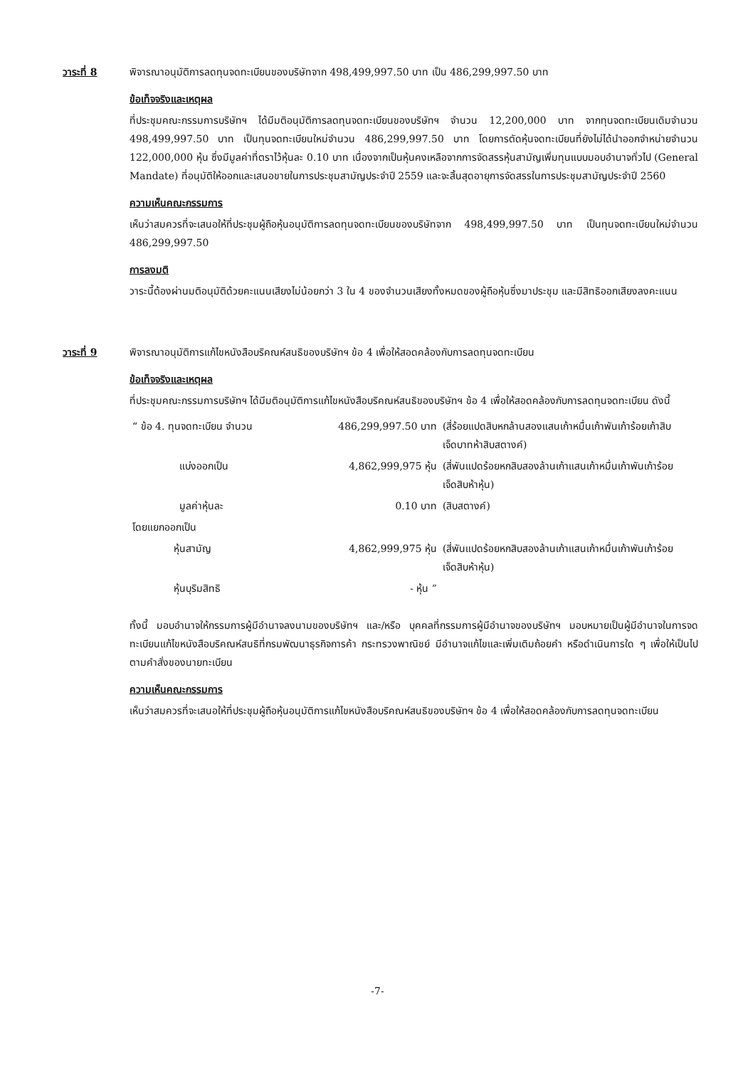วาระที่ 8 พิจารณาอนุมัติการลดทุนจดทะเบียนของบริษัทจาก 498,499,997.50 บาท เป็น 486,299,997.50 บาท
ข้อเท็จจริงและเหตุผล
ที่ประชุมคณะกรรมการบริษัทฯ ได้มีมติอนุมัติการลดทุนจดทะเบียนของบริษัทฯ จำนวน 12,200,000 บาท จากทุนจดทะเบียนเดิมจำนวน 498,499,997.50 บาท เป็นทุนจดทะเบียนใหม่จำนวน 486,299,997.50 บาท โดยการตัดหุ้นจดทะเบียนที่ยังไม่ได้นำออกจำหน่ายจำนวน 122,000,000 หุ้น ซึ่งมีมูลค่าที่ตราไว้หุ้นละ 0.10 บาท เนื่องจากเป็นหุ้นคงเหลือจากการจัดสรรหุ้นสามัญเพิ่มทุนแบบมอบอำนาจทั่วไป (General Mandate) ที่อนุมัติให้ออกและเสนอขายในการประชุมสามัญประจำปี 2559 และจะสิ้นสุดอายุการจัดสรรในการประชุมสามัญประจำปี 2560
ความเห็นคณะกรรมการ
เห็นว่าสมควรที่จะเสนอให้ที่ประชุมผู้ถือหุ้นอนุมัติการลดทุนจดทะเบียนของบริษัทจาก 498,499,997.50 บาท เป็นทุนจดทะเบียนใหม่จำนวน 486,299,997.50
การลงมติ
วาระนี้ต้องผ่านมติอนุมัติด้วยคะแนนเสียงไม่น้อยกว่า 3 ใน 4 ของจำนวนเสียงทั้งหมดของผู้ถือหุ้นซึ่งมาประชุม และมีสิทธิออกเสียงลงคะแนน
วาระที่ 9 พิจารณาอนุมัติการแก้ไขหนังสือบริคณห์สนธิของบริษัทฯ ข้อ 4 เพื่อให้สอดคล้องกับการลดทุนจดทะเบียน
ข้อเท็จจริงและเหตุผล
ที่ประชุมคณะกรรมการบริษัทฯ ได้มีมติอนุมัติการแก้ไขหนังสือบริคณห์สนธิของบริษัทฯ ข้อ 4 เพื่อให้สอดคล้องกับการลดทุนจดทะเบียน ดังนี้
| “ ข้อ 4. ทุนจดทะเบียน จำนวน | 486,299,997.50 บาท | (สี่ร้อยแปดสิบหกล้านสองแสนเก้าหมื่นเก้าพันเก้าร้อยเก้าสิบเจ็ดบาทห้าสิบสตางค์) |
| แบ่งออกเป็น | 4,862,999,975 หุ้น | (สี่พันแปดร้อยหกสิบสองล้านเก้าแสนเก้าหมื่นเก้าพันเก้าร้อยเจ็ดสิบห้าหุ้น) |
| มูลค่าหุ้นละ | 0.10 บาท | (สิบสตางค์) |
| โดยแยกออกเป็น | | |
| หุ้นสามัญ | 4,862,999,975 หุ้น | (สี่พันแปดร้อยหกสิบสองล้านเก้าแสนเก้าหมื่นเก้าพันเก้าร้อยเจ็ดสิบห้าหุ้น) |
| หุ้นบุริมสิทธิ | - หุ้น ” | |
ทั้งนี้ มอบอำนาจให้กรรมการผู้มีอำนาจลงนามของบริษัทฯ และ/หรือ บุคคลที่กรรมการผู้มีอำนาจของบริษัทฯ มอบหมายเป็นผู้มีอำนาจในการจดทะเบียนแก้ไขหนังสือบริคณห์สนธิที่กรมพัฒนาธุรกิจการค้า กระทรวงพาณิชย์ มีอำนาจแก้ไขและเพิ่มเติมถ้อยคำ หรือดำเนินการใด ๆ เพื่อให้เป็นไปตามคำสั่งของนายทะเบียน
ความเห็นคณะกรรมการ
เห็นว่าสมควรที่จะเสนอให้ที่ประชุมผู้ถือหุ้นอนุมัติการแก้ไขหนังสือบริคณห์สนธิของบริษัทฯ ข้อ 4 เพื่อให้สอดคล้องกับการลดทุนจดทะเบียน
-7-